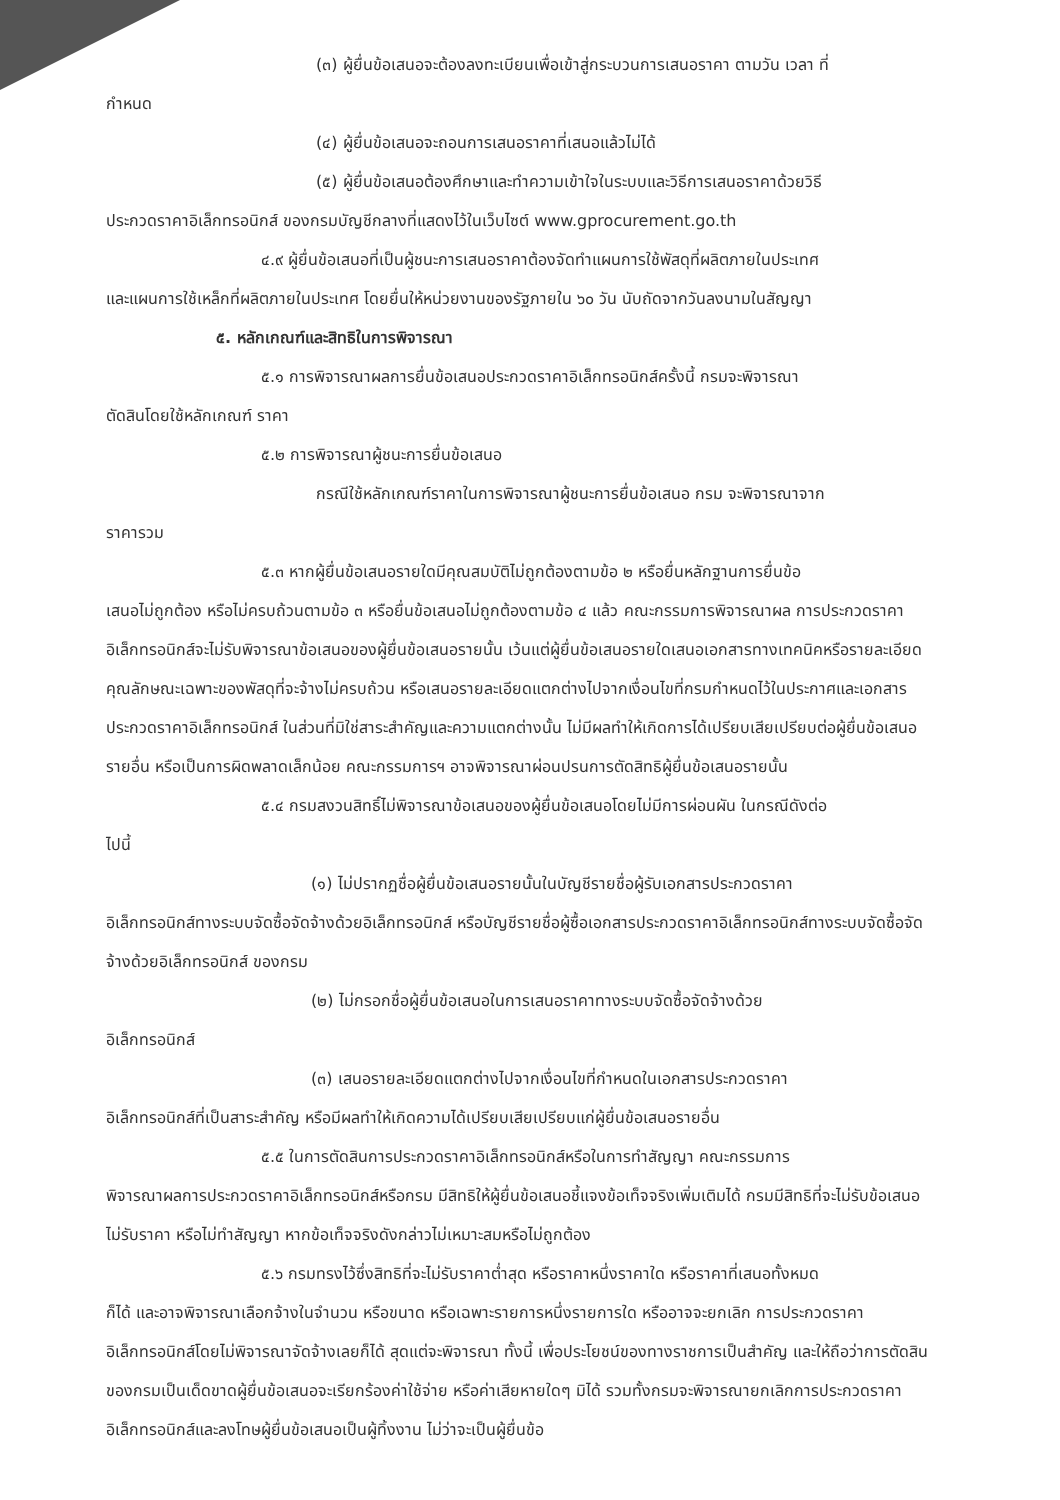(๓) ผู้ยื่นข้อเสนอจะต้องลงทะเบียนเพื่อเข้าสู่กระบวนการเสนอราคา ตามวัน เวลา ที่
กำหนด
(๔) ผู้ยื่นข้อเสนอจะถอนการเสนอราคาที่เสนอแล้วไม่ได้
(๕) ผู้ยื่นข้อเสนอต้องศึกษาและทำความเข้าใจในระบบและวิธีการเสนอราคาด้วยวิธี
ประกวดราคาอิเล็กทรอนิกส์ ของกรมบัญชีกลางที่แสดงไว้ในเว็บไซต์ www.gprocurement.go.th
๔.๙ ผู้ยื่นข้อเสนอที่เป็นผู้ชนะการเสนอราคาต้องจัดทำแผนการใช้พัสดุที่ผลิตภายในประเทศ
และแผนการใช้เหล็กที่ผลิตภายในประเทศ โดยยื่นให้หน่วยงานของรัฐภายใน ๖๐ วัน นับถัดจากวันลงนามในสัญญา
๕. หลักเกณฑ์และสิทธิในการพิจารณา
๕.๑ การพิจารณาผลการยื่นข้อเสนอประกวดราคาอิเล็กทรอนิกส์ครั้งนี้ กรมจะพิจารณา
ตัดสินโดยใช้หลักเกณฑ์ ราคา
๕.๒ การพิจารณาผู้ชนะการยื่นข้อเสนอ
กรณีใช้หลักเกณฑ์ราคาในการพิจารณาผู้ชนะการยื่นข้อเสนอ กรม จะพิจารณาจาก
ราคารวม
๕.๓ หากผู้ยื่นข้อเสนอรายใดมีคุณสมบัติไม่ถูกต้องตามข้อ ๒ หรือยื่นหลักฐานการยื่นข้อ
เสนอไม่ถูกต้อง หรือไม่ครบถ้วนตามข้อ ๓ หรือยื่นข้อเสนอไม่ถูกต้องตามข้อ ๔ แล้ว คณะกรรมการพิจารณาผล การประกวดราคาอิเล็กทรอนิกส์จะไม่รับพิจารณาข้อเสนอของผู้ยื่นข้อเสนอรายนั้น เว้นแต่ผู้ยื่นข้อเสนอรายใดเสนอเอกสารทางเทคนิคหรือรายละเอียดคุณลักษณะเฉพาะของพัสดุที่จะจ้างไม่ครบถ้วน หรือเสนอรายละเอียดแตกต่างไปจากเงื่อนไขที่กรมกำหนดไว้ในประกาศและเอกสารประกวดราคาอิเล็กทรอนิกส์ ในส่วนที่มิใช่สาระสำคัญและความแตกต่างนั้น ไม่มีผลทำให้เกิดการได้เปรียบเสียเปรียบต่อผู้ยื่นข้อเสนอรายอื่น หรือเป็นการผิดพลาดเล็กน้อย คณะกรรมการฯ อาจพิจารณาผ่อนปรนการตัดสิทธิผู้ยื่นข้อเสนอรายนั้น
๕.๔ กรมสงวนสิทธิ์ไม่พิจารณาข้อเสนอของผู้ยื่นข้อเสนอโดยไม่มีการผ่อนผัน ในกรณีดังต่อ
ไปนี้
(๑) ไม่ปรากฏชื่อผู้ยื่นข้อเสนอรายนั้นในบัญชีรายชื่อผู้รับเอกสารประกวดราคา
อิเล็กทรอนิกส์ทางระบบจัดซื้อจัดจ้างด้วยอิเล็กทรอนิกส์ หรือบัญชีรายชื่อผู้ซื้อเอกสารประกวดราคาอิเล็กทรอนิกส์ทางระบบจัดซื้อจัดจ้างด้วยอิเล็กทรอนิกส์ ของกรม
(๒) ไม่กรอกชื่อผู้ยื่นข้อเสนอในการเสนอราคาทางระบบจัดซื้อจัดจ้างด้วย
อิเล็กทรอนิกส์
(๓) เสนอรายละเอียดแตกต่างไปจากเงื่อนไขที่กำหนดในเอกสารประกวดราคา
อิเล็กทรอนิกส์ที่เป็นสาระสำคัญ หรือมีผลทำให้เกิดความได้เปรียบเสียเปรียบแก่ผู้ยื่นข้อเสนอรายอื่น
๕.๕ ในการตัดสินการประกวดราคาอิเล็กทรอนิกส์หรือในการทำสัญญา คณะกรรมการ
พิจารณาผลการประกวดราคาอิเล็กทรอนิกส์หรือกรม มีสิทธิให้ผู้ยื่นข้อเสนอชี้แจงข้อเท็จจริงเพิ่มเติมได้ กรมมีสิทธิที่จะไม่รับข้อเสนอ ไม่รับราคา หรือไม่ทำสัญญา หากข้อเท็จจริงดังกล่าวไม่เหมาะสมหรือไม่ถูกต้อง
๕.๖ กรมทรงไว้ซึ่งสิทธิที่จะไม่รับราคาต่ำสุด หรือราคาหนึ่งราคาใด หรือราคาที่เสนอทั้งหมด
ก็ได้ และอาจพิจารณาเลือกจ้างในจำนวน หรือขนาด หรือเฉพาะรายการหนึ่งรายการใด หรืออาจจะยกเลิก การประกวดราคาอิเล็กทรอนิกส์โดยไม่พิจารณาจัดจ้างเลยก็ได้ สุดแต่จะพิจารณา ทั้งนี้ เพื่อประโยชน์ของทางราชการเป็นสำคัญ และให้ถือว่าการตัดสินของกรมเป็นเด็ดขาดผู้ยื่นข้อเสนอจะเรียกร้องค่าใช้จ่าย หรือค่าเสียหายใดๆ มิได้ รวมทั้งกรมจะพิจารณายกเลิกการประกวดราคาอิเล็กทรอนิกส์และลงโทษผู้ยื่นข้อเสนอเป็นผู้ทิ้งงาน ไม่ว่าจะเป็นผู้ยื่นข้อ